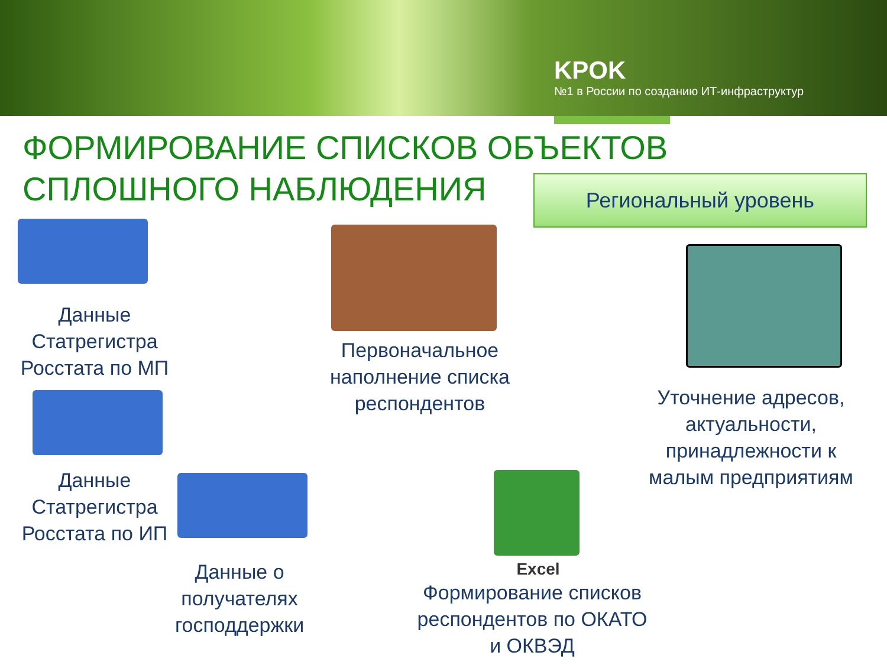KPOK
№1 в России по созданию ИТ-инфраструктур
ФОРМИРОВАНИЕ СПИСКОВ ОБЪЕКТОВ
СПЛОШНОГО НАБЛЮДЕНИЯ
Региональный уровень
Данные Статрегистра Росстата по МП
Данные Статрегистра Росстата по ИП
Данные о получателях господдержки
Первоначальное наполнение списка респондентов
Excel
Формирование списков респондентов по ОКАТО и ОКВЭД
Уточнение адресов, актуальности, принадлежности к малым предприятиям